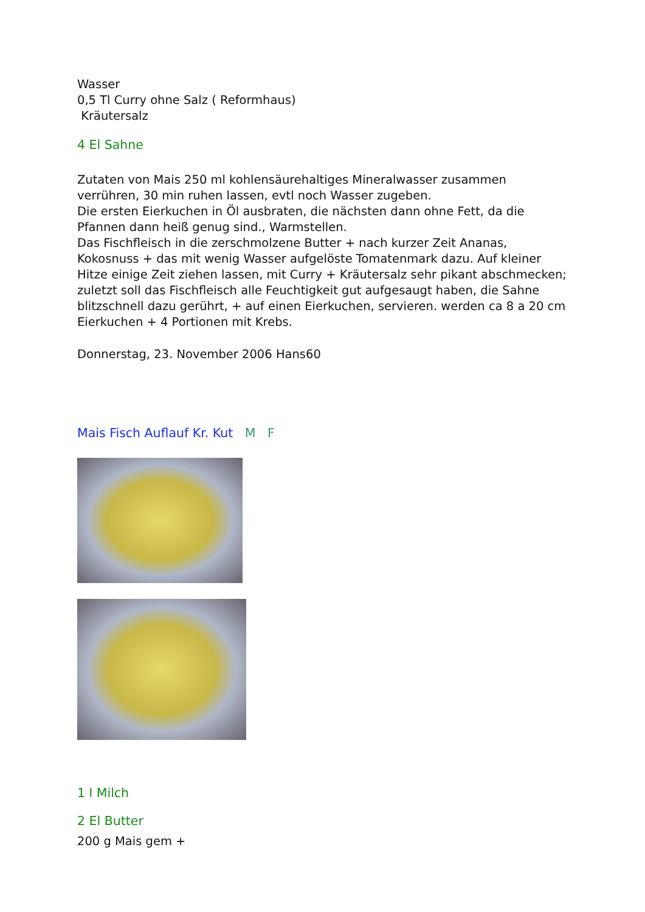Wasser
0,5 Tl Curry ohne Salz ( Reformhaus)
Kräutersalz
4 El Sahne
Zutaten von Mais 250 ml kohlensäurehaltiges Mineralwasser zusammen verrühren, 30 min ruhen lassen, evtl noch Wasser zugeben.
Die ersten Eierkuchen in Öl ausbraten, die nächsten dann ohne Fett, da die Pfannen dann heiß genug sind., Warmstellen.
Das Fischfleisch in die zerschmolzene Butter + nach kurzer Zeit Ananas, Kokosnuss + das mit wenig Wasser aufgelöste Tomatenmark dazu. Auf kleiner Hitze einige Zeit ziehen lassen, mit Curry + Kräutersalz sehr pikant abschmecken; zuletzt soll das Fischfleisch alle Feuchtigkeit gut aufgesaugt haben, die Sahne blitzschnell dazu gerührt, + auf einen Eierkuchen, servieren. werden ca 8 a 20 cm Eierkuchen + 4 Portionen mit Krebs.
Donnerstag, 23. November 2006 Hans60
Mais Fisch Auflauf Kr. Kut M F
1 l Milch
2 El Butter
200 g Mais gem +